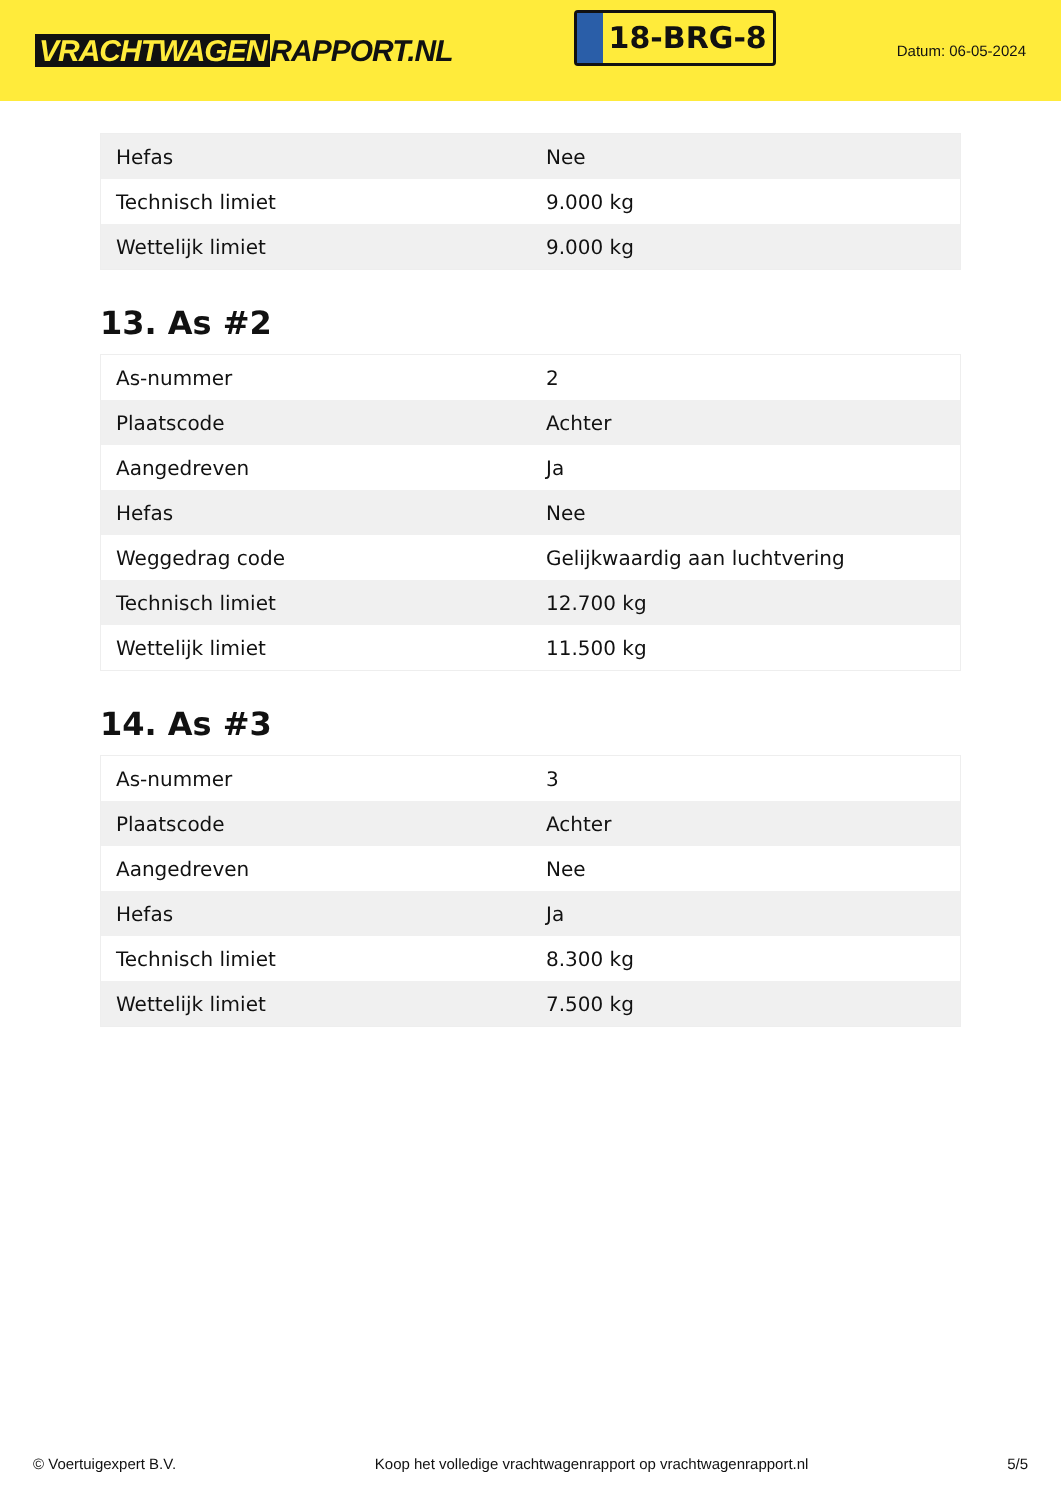VRACHTWAGEN RAPPORT.NL
18-BRG-8
Datum: 06-05-2024
| Hefas | Nee |
| Technisch limiet | 9.000 kg |
| Wettelijk limiet | 9.000 kg |
13. As #2
| As-nummer | 2 |
| Plaatscode | Achter |
| Aangedreven | Ja |
| Hefas | Nee |
| Weggedrag code | Gelijkwaardig aan luchtvering |
| Technisch limiet | 12.700 kg |
| Wettelijk limiet | 11.500 kg |
14. As #3
| As-nummer | 3 |
| Plaatscode | Achter |
| Aangedreven | Nee |
| Hefas | Ja |
| Technisch limiet | 8.300 kg |
| Wettelijk limiet | 7.500 kg |
© Voertuigexpert B.V. Koop het volledige vrachtwagenrapport op vrachtwagenrapport.nl 5/5